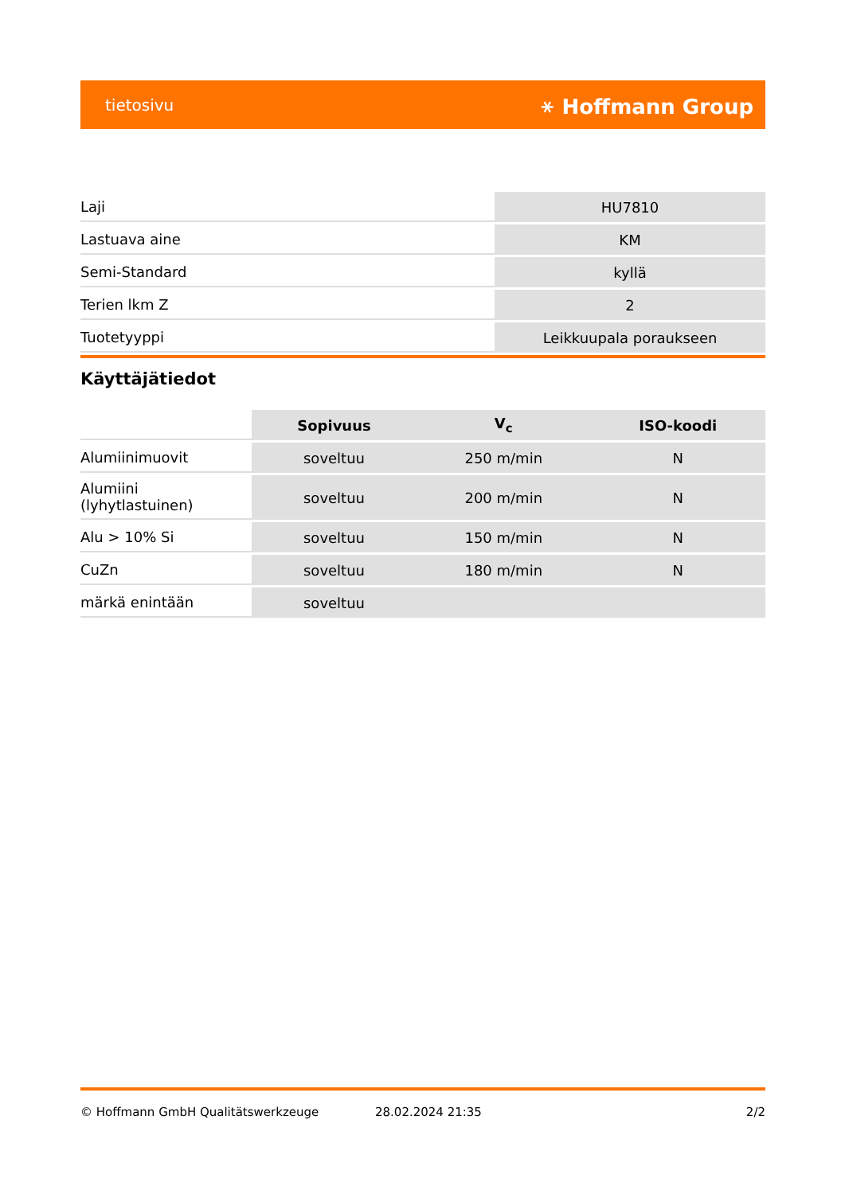tietosivu ⚹ Hoffmann Group
| Laji | HU7810 |
| Lastuava aine | KM |
| Semi-Standard | kyllä |
| Terien lkm Z | 2 |
| Tuotetyyppi | Leikkuupala poraukseen |
Käyttäjätiedot
| | Sopivuus | V<sub>c</sub> | ISO-koodi |
| --- | --- | --- | --- |
| Alumiinimuovit | soveltuu | 250 m/min | N |
| Alumiini (lyhytlastuinen) | soveltuu | 200 m/min | N |
| Alu > 10% Si | soveltuu | 150 m/min | N |
| CuZn | soveltuu | 180 m/min | N |
| märkä enintään | soveltuu | | |
© Hoffmann GmbH Qualitätswerkzeuge 28.02.2024 21:35 2/2